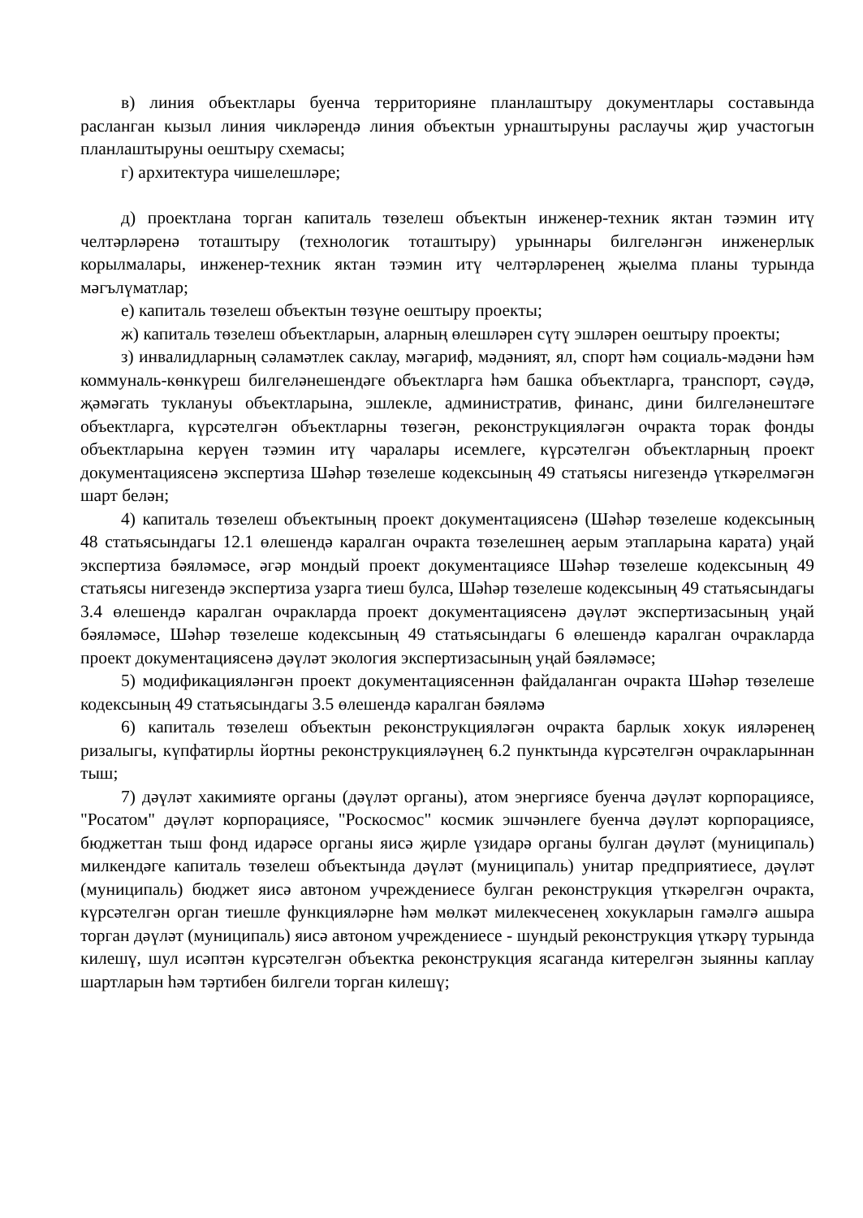в) линия объектлары буенча территорияне планлаштыру документлары составында расланган кызыл линия чикләрендә линия объектын урнаштыруны раслаучы җир участогын планлаштыруны оештыру схемасы;
г) архитектура чишелешләре;
д) проектлана торган капиталь төзелеш объектын инженер-техник яктан тәэмин итү челтәрләренә тоташтыру (технологик тоташтыру) урыннары билгеләнгән инженерлык корылмалары, инженер-техник яктан тәэмин итү челтәрләренең җыелма планы турында мәгълүматлар;
е) капиталь төзелеш объектын төзүне оештыру проекты;
ж) капиталь төзелеш объектларын, аларның өлешләрен сүтү эшләрен оештыру проекты;
з) инвалидларның сәламәтлек саклау, мәгариф, мәдәният, ял, спорт һәм социаль-мәдәни һәм коммуналь-көнкүреш билгеләнешендәге объектларга һәм башка объектларга, транспорт, сәүдә, җәмәгать туклануы объектларына, эшлекле, административ, финанс, дини билгеләнештәге объектларга, күрсәтелгән объектларны төзегән, реконструкцияләгән очракта торак фонды объектларына керүен тәэмин итү чаралары исемлеге, күрсәтелгән объектларның проект документациясенә экспертиза Шәһәр төзелеше кодексының 49 статьясы нигезендә үткәрелмәгән шарт белән;
4) капиталь төзелеш объектының проект документациясенә (Шәһәр төзелеше кодексының 48 статьясындагы 12.1 өлешендә каралган очракта төзелешнең аерым этапларына карата) уңай экспертиза бәяләмәсе, әгәр мондый проект документациясе Шәһәр төзелеше кодексының 49 статьясы нигезендә экспертиза узарга тиеш булса, Шәһәр төзелеше кодексының 49 статьясындагы 3.4 өлешендә каралган очракларда проект документациясенә дәүләт экспертизасының уңай бәяләмәсе, Шәһәр төзелеше кодексының 49 статьясындагы 6 өлешендә каралган очракларда проект документациясенә дәүләт экология экспертизасының уңай бәяләмәсе;
5) модификацияләнгән проект документациясеннән файдаланган очракта Шәһәр төзелеше кодексының 49 статьясындагы 3.5 өлешендә каралган бәяләмә
6) капиталь төзелеш объектын реконструкцияләгән очракта барлык хокук ияләренең ризалыгы, күпфатирлы йортны реконструкцияләүнең 6.2 пунктында күрсәтелгән очракларыннан тыш;
7) дәүләт хакимияте органы (дәүләт органы), атом энергиясе буенча дәүләт корпорациясе, "Росатом" дәүләт корпорациясе, "Роскосмос" космик эшчәнлеге буенча дәүләт корпорациясе, бюджеттан тыш фонд идарәсе органы яисә җирле үзидарә органы булган дәүләт (муниципаль) милкендәге капиталь төзелеш объектында дәүләт (муниципаль) унитар предприятиесе, дәүләт (муниципаль) бюджет яисә автоном учреждениесе булган реконструкция үткәрелгән очракта, күрсәтелгән орган тиешле функцияләрне һәм мөлкәт милекчесенең хокукларын гамәлгә ашыра торган дәүләт (муниципаль) яисә автоном учреждениесе - шундый реконструкция үткәрү турында килешү, шул исәптән күрсәтелгән объектка реконструкция ясаганда китерелгән зыянны каплау шартларын һәм тәртибен билгели торган килешү;